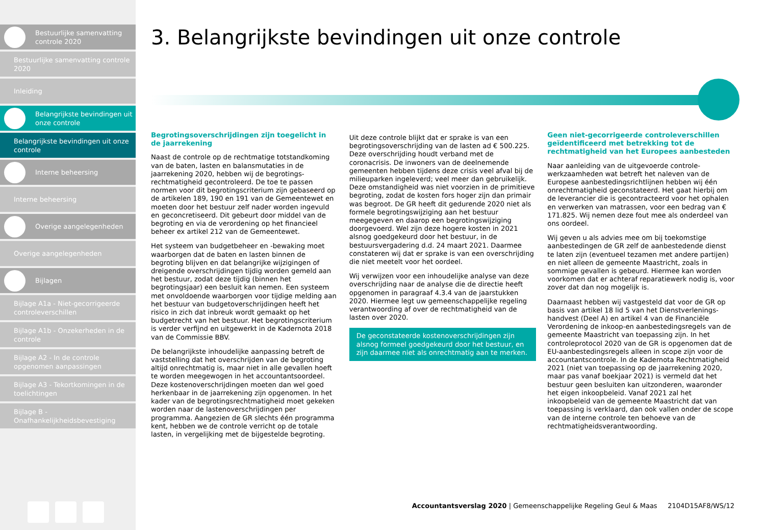Bestuurlijke samenvatting controle 2020
Bestuurlijke samenvatting controle 2020
Inleiding
Belangrijkste bevindingen uit onze controle
Belangrijkste bevindingen uit onze controle
Interne beheersing
Interne beheersing
Overige aangelegenheden
Overige aangelegenheden
Bijlagen
Bijlage A1a - Niet-gecorrigeerde controleverschillen
Bijlage A1b - Onzekerheden in de controle
Bijlage A2 - In de controle opgenomen aanpassingen
Bijlage A3 - Tekortkomingen in de toelichtingen
Bijlage B - Onafhankelijkheidsbevestiging
3. Belangrijkste bevindingen uit onze controle
Begrotingsoverschrijdingen zijn toegelicht in de jaarrekening
Naast de controle op de rechtmatige totstandkoming van de baten, lasten en balansmutaties in de jaarrekening 2020, hebben wij de begrotings-rechtmatigheid gecontroleerd. De toe te passen normen voor dit begrotingscriterium zijn gebaseerd op de artikelen 189, 190 en 191 van de Gemeentewet en moeten door het bestuur zelf nader worden ingevuld en geconcretiseerd. Dit gebeurt door middel van de begroting en via de verordening op het financieel beheer ex artikel 212 van de Gemeentewet.
Het systeem van budgetbeheer en -bewaking moet waarborgen dat de baten en lasten binnen de begroting blijven en dat belangrijke wijzigingen of dreigende overschrijdingen tijdig worden gemeld aan het bestuur, zodat deze tijdig (binnen het begrotingsjaar) een besluit kan nemen. Een systeem met onvoldoende waarborgen voor tijdige melding aan het bestuur van budgetoverschrijdingen heeft het risico in zich dat inbreuk wordt gemaakt op het budgetrecht van het bestuur. Het begrotingscriterium is verder verfijnd en uitgewerkt in de Kadernota 2018 van de Commissie BBV.
De belangrijkste inhoudelijke aanpassing betreft de vaststelling dat het overschrijden van de begroting altijd onrechtmatig is, maar niet in alle gevallen hoeft te worden meegewogen in het accountantsoordeel. Deze kostenoverschrijdingen moeten dan wel goed herkenbaar in de jaarrekening zijn opgenomen. In het kader van de begrotingsrechtmatigheid moet gekeken worden naar de lastenoverschrijdingen per programma. Aangezien de GR slechts één programma kent, hebben we de controle verricht op de totale lasten, in vergelijking met de bijgestelde begroting.
Uit deze controle blijkt dat er sprake is van een begrotingsoverschrijding van de lasten ad € 500.225. Deze overschrijding houdt verband met de coronacrisis. De inwoners van de deelnemende gemeenten hebben tijdens deze crisis veel afval bij de milieuparken ingeleverd; veel meer dan gebruikelijk. Deze omstandigheid was niet voorzien in de primitieve begroting, zodat de kosten fors hoger zijn dan primair was begroot. De GR heeft dit gedurende 2020 niet als formele begrotingswijziging aan het bestuur meegegeven en daarop een begrotingswijziging doorgevoerd. Wel zijn deze hogere kosten in 2021 alsnog goedgekeurd door het bestuur, in de bestuursvergadering d.d. 24 maart 2021. Daarmee constateren wij dat er sprake is van een overschrijding die niet meetelt voor het oordeel.
Wij verwijzen voor een inhoudelijke analyse van deze overschrijding naar de analyse die de directie heeft opgenomen in paragraaf 4.3.4 van de jaarstukken 2020. Hiermee legt uw gemeenschappelijke regeling verantwoording af over de rechtmatigheid van de lasten over 2020.
De geconstateerde kostenoverschrijdingen zijn alsnog formeel goedgekeurd door het bestuur, en zijn daarmee niet als onrechtmatig aan te merken.
Geen niet-gecorrigeerde controleverschillen geïdentificeerd met betrekking tot de rechtmatigheid van het Europees aanbesteden
Naar aanleiding van de uitgevoerde controle-werkzaamheden wat betreft het naleven van de Europese aanbestedingsrichtlijnen hebben wij één onrechtmatigheid geconstateerd. Het gaat hierbij om de leverancier die is gecontracteerd voor het ophalen en verwerken van matrassen, voor een bedrag van € 171.825. Wij nemen deze fout mee als onderdeel van ons oordeel.
Wij geven u als advies mee om bij toekomstige aanbestedingen de GR zelf de aanbestedende dienst te laten zijn (eventueel tezamen met andere partijen) en niet alleen de gemeente Maastricht, zoals in sommige gevallen is gebeurd. Hiermee kan worden voorkomen dat er achteraf reparatiewerk nodig is, voor zover dat dan nog mogelijk is.
Daarnaast hebben wij vastgesteld dat voor de GR op basis van artikel 18 lid 5 van het Dienstverlenings-handvest (Deel A) en artikel 4 van de Financiële Verordening de inkoop-en aanbestedingsregels van de gemeente Maastricht van toepassing zijn. In het controleprotocol 2020 van de GR is opgenomen dat de EU-aanbestedingsregels alleen in scope zijn voor de accountantscontrole. In de Kadernota Rechtmatigheid 2021 (niet van toepassing op de jaarrekening 2020, maar pas vanaf boekjaar 2021) is vermeld dat het bestuur geen besluiten kan uitzonderen, waaronder het eigen inkoopbeleid. Vanaf 2021 zal het inkoopbeleid van de gemeente Maastricht dat van toepassing is verklaard, dan ook vallen onder de scope van de interne controle ten behoeve van de rechtmatigheidsverantwoording.
Accountantsverslag 2020 | Gemeenschappelijke Regeling Geul & Maas 2104D15AF8/WS/12